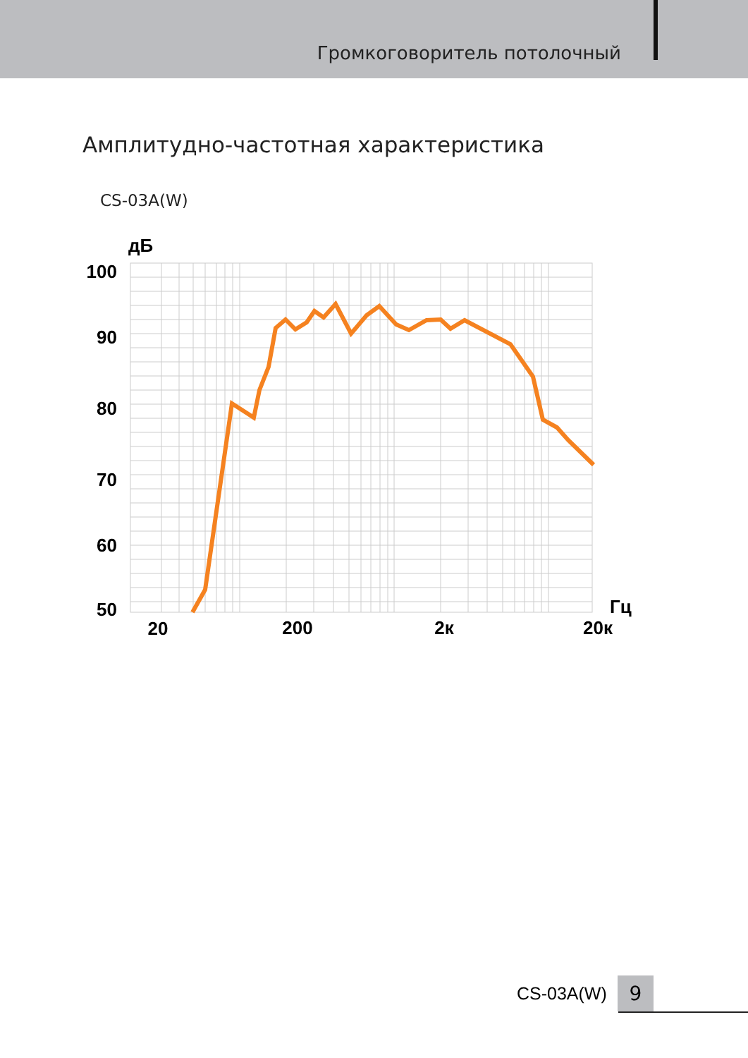Громкоговоритель потолочный
Амплитудно-частотная характеристика
CS-03A(W)
дБ
100
90
80
70
60
50
Гц
20
200
2к
20к
CS-03A(W)
9